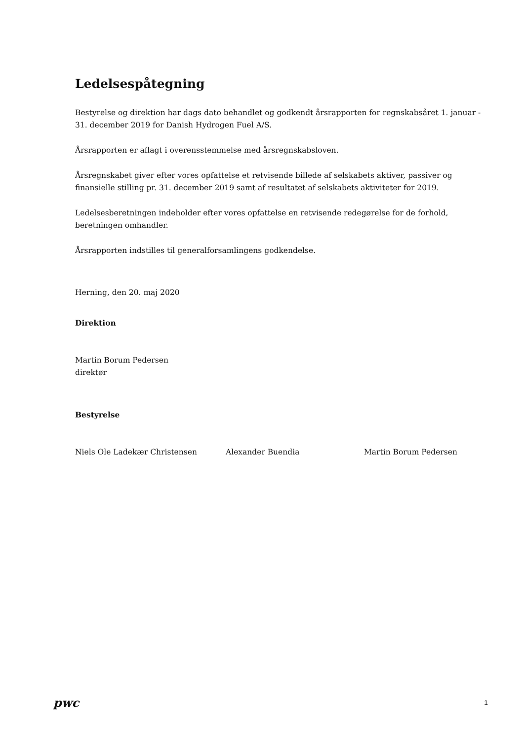Ledelsespåtegning
Bestyrelse og direktion har dags dato behandlet og godkendt årsrapporten for regnskabsåret 1. januar - 31. december 2019 for Danish Hydrogen Fuel A/S.
Årsrapporten er aflagt i overensstemmelse med årsregnskabsloven.
Årsregnskabet giver efter vores opfattelse et retvisende billede af selskabets aktiver, passiver og finansielle stilling pr. 31. december 2019 samt af resultatet af selskabets aktiviteter for 2019.
Ledelsesberetningen indeholder efter vores opfattelse en retvisende redegørelse for de forhold, beretningen omhandler.
Årsrapporten indstilles til generalforsamlingens godkendelse.
Herning, den 20. maj 2020
Direktion
Martin Borum Pedersen
direktør
Bestyrelse
Niels Ole Ladekær Christensen Alexander Buendia Martin Borum Pedersen
pwc
1